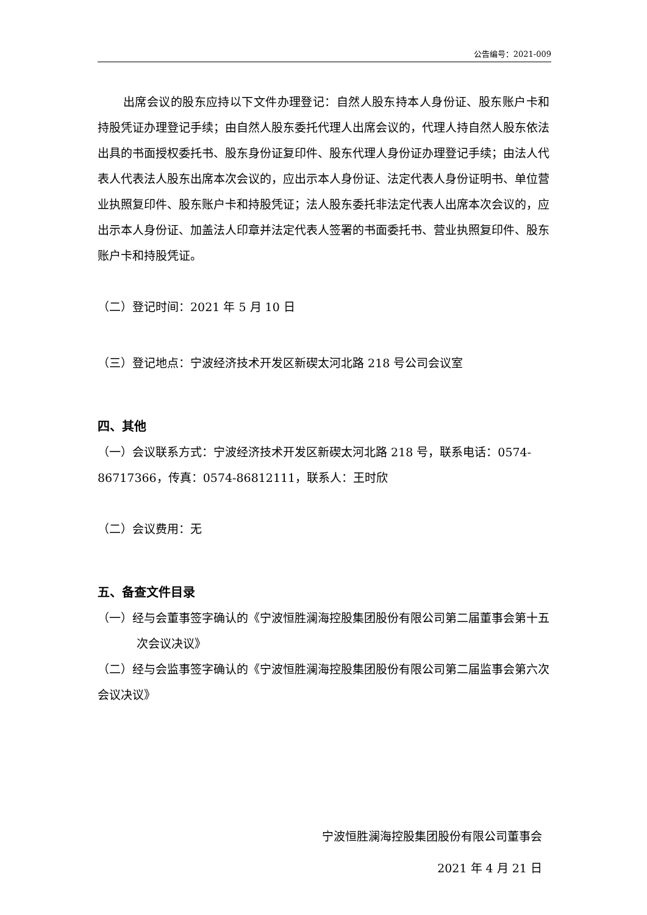公告编号：2021-009
出席会议的股东应持以下文件办理登记：自然人股东持本人身份证、股东账户卡和持股凭证办理登记手续；由自然人股东委托代理人出席会议的，代理人持自然人股东依法出具的书面授权委托书、股东身份证复印件、股东代理人身份证办理登记手续；由法人代表人代表法人股东出席本次会议的，应出示本人身份证、法定代表人身份证明书、单位营业执照复印件、股东账户卡和持股凭证；法人股东委托非法定代表人出席本次会议的，应出示本人身份证、加盖法人印章并法定代表人签署的书面委托书、营业执照复印件、股东账户卡和持股凭证。
（二）登记时间：2021 年 5 月 10 日
（三）登记地点：宁波经济技术开发区新碶太河北路 218 号公司会议室
四、其他
（一）会议联系方式：宁波经济技术开发区新碶太河北路 218 号，联系电话：0574-86717366，传真：0574-86812111，联系人：王时欣
（二）会议费用：无
五、备查文件目录
（一）经与会董事签字确认的《宁波恒胜澜海控股集团股份有限公司第二届董事会第十五次会议决议》
（二）经与会监事签字确认的《宁波恒胜澜海控股集团股份有限公司第二届监事会第六次会议决议》
宁波恒胜澜海控股集团股份有限公司董事会
2021 年 4 月 21 日